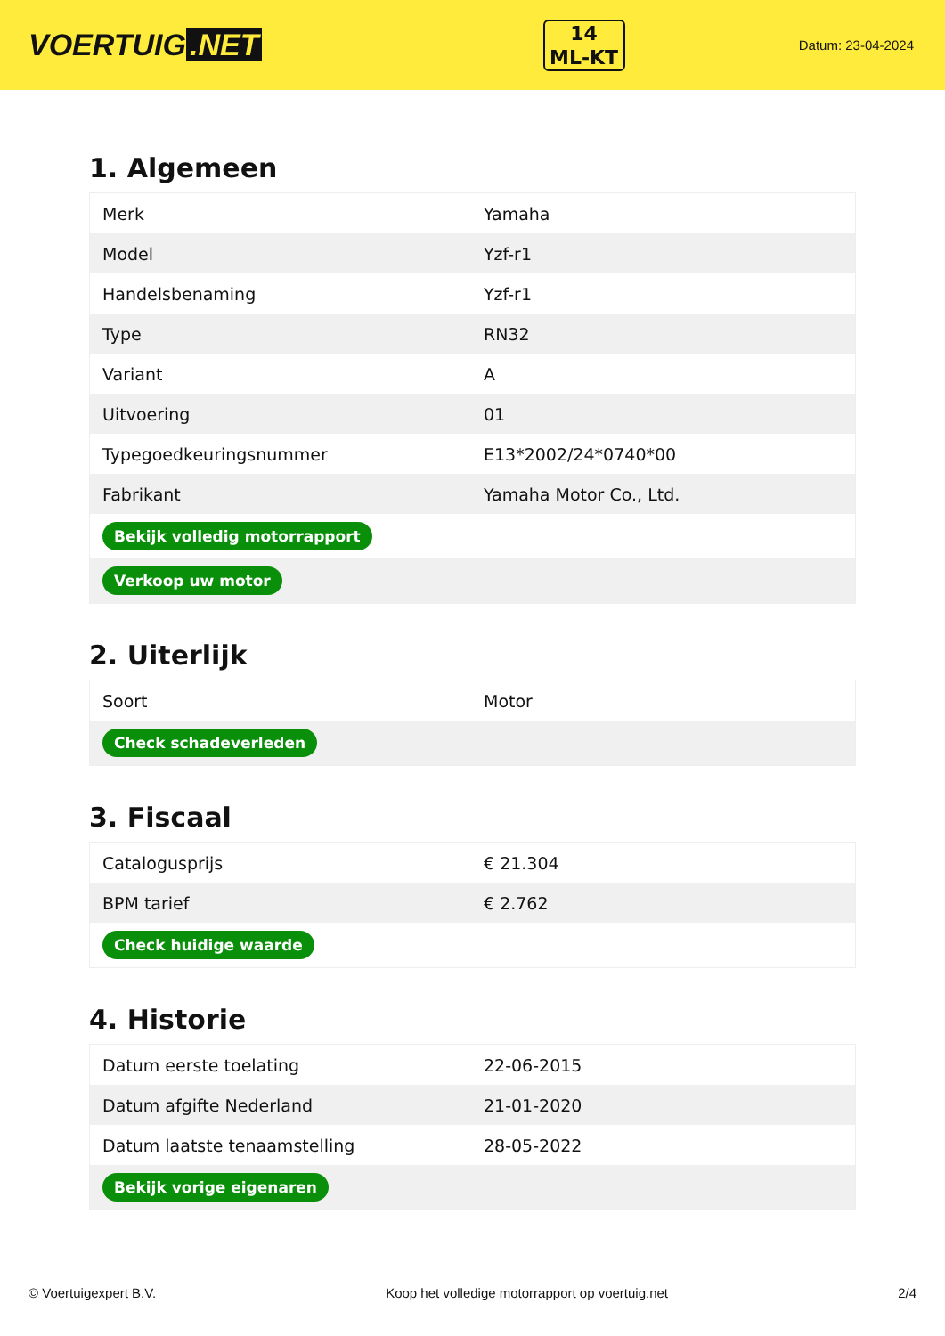VOERTUIG.NET
14
ML-KT
Datum: 23-04-2024
1. Algemeen
| Merk | Yamaha |
| Model | Yzf-r1 |
| Handelsbenaming | Yzf-r1 |
| Type | RN32 |
| Variant | A |
| Uitvoering | 01 |
| Typegoedkeuringsnummer | E13*2002/24*0740*00 |
| Fabrikant | Yamaha Motor Co., Ltd. |
| Bekijk volledig motorrapport | |
| Verkoop uw motor | |
2. Uiterlijk
| Soort | Motor |
| Check schadeverleden | |
3. Fiscaal
| Catalogusprijs | € 21.304 |
| BPM tarief | € 2.762 |
| Check huidige waarde | |
4. Historie
| Datum eerste toelating | 22-06-2015 |
| Datum afgifte Nederland | 21-01-2020 |
| Datum laatste tenaamstelling | 28-05-2022 |
| Bekijk vorige eigenaren | |
© Voertuigexpert B.V. Koop het volledige motorrapport op voertuig.net 2/4